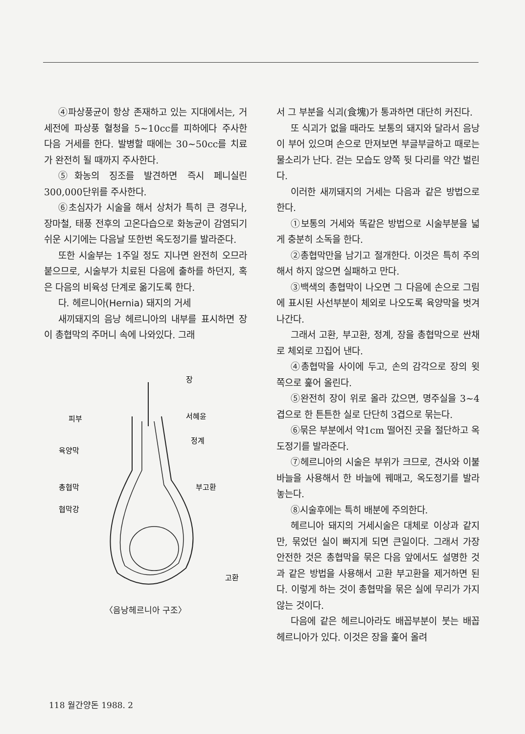④파상풍균이 항상 존재하고 있는 지대에서는, 거세전에 파상풍 혈청을 5~10cc를 피하에다 주사한 다음 거세를 한다. 발병할 때에는 30~50cc를 치료가 완전히 될 때까지 주사한다.
⑤화농의 징조를 발견하면 즉시 페니실린 300,000단위를 주사한다.
⑥초심자가 시술을 해서 상처가 특히 큰 경우나, 장마철, 태풍 전후의 고온다습으로 화농균이 감염되기 쉬운 시기에는 다음날 또한번 옥도정기를 발라준다.
또한 시술부는 1주일 정도 지나면 완전히 오므라 붙으므로, 시술부가 치료된 다음에 출하를 하던지, 혹은 다음의 비육성 단계로 옮기도록 한다.
다. 헤르니아(Hernia) 돼지의 거세
새끼돼지의 음낭 헤르니아의 내부를 표시하면 장이 총협막의 주머니 속에 나와있다. 그래
장
서혜윤
정계
피부
육양막
총협막
협막강
부고환
고환
〈음낭헤르니아 구조〉
서 그 부분을 식괴(食塊)가 통과하면 대단히 커진다.
또 식괴가 없을 때라도 보통의 돼지와 달라서 음낭이 부어 있으며 손으로 만져보면 부글부글하고 때로는 물소리가 난다. 걷는 모습도 양쪽 뒷 다리를 약간 벌린다.
이러한 새끼돼지의 거세는 다음과 같은 방법으로 한다.
①보통의 거세와 똑같은 방법으로 시술부분을 넓게 충분히 소독을 한다.
②총협막만을 남기고 절개한다. 이것은 특히 주의해서 하지 않으면 실패하고 만다.
③백색의 총협막이 나오면 그 다음에 손으로 그림에 표시된 사선부분이 체외로 나오도록 육양막을 벗겨 나간다.
그래서 고환, 부고환, 정계, 장을 총협막으로 싼채로 체외로 끄집어 낸다.
④총협막을 사이에 두고, 손의 감각으로 장의 윗 쪽으로 훑어 올린다.
⑤완전히 장이 위로 올라 갔으면, 명주실을 3~4겹으로 한 튼튼한 실로 단단히 3겹으로 묶는다.
⑥묶은 부분에서 약1cm 떨어진 곳을 절단하고 옥도정기를 발라준다.
⑦헤르니아의 시술은 부위가 크므로, 견사와 이불바늘을 사용해서 한 바늘에 꿰매고, 옥도정기를 발라 놓는다.
⑧시술후에는 특히 배분에 주의한다.
헤르니아 돼지의 거세시술은 대체로 이상과 같지만, 묶었던 실이 빠지게 되면 큰일이다. 그래서 가장 안전한 것은 총협막을 묶은 다음 앞에서도 설명한 것과 같은 방법을 사용해서 고환 부고환을 제거하면 된다. 이렇게 하는 것이 총협막을 묶은 실에 무리가 가지 않는 것이다.
다음에 같은 헤르니아라도 배꼽부분이 붓는 배꼽헤르니아가 있다. 이것은 장을 훑어 올려
118 월간양돈 1988. 2